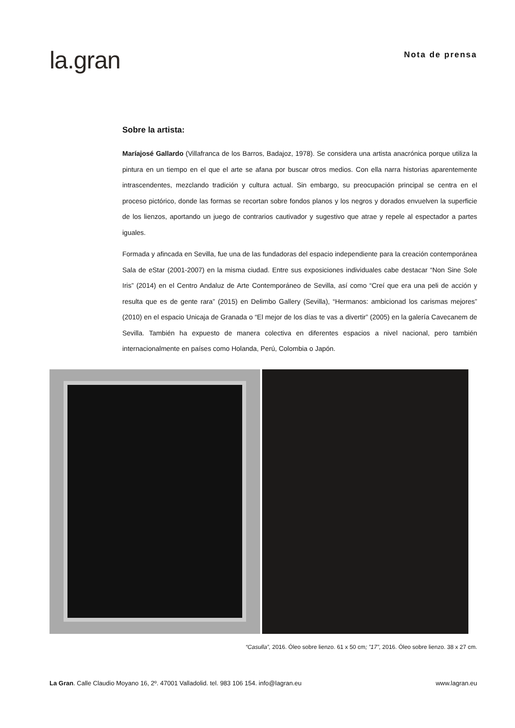la.gran
Nota de prensa
Sobre la artista:
Maríajosé Gallardo (Villafranca de los Barros, Badajoz, 1978). Se considera una artista anacrónica porque utiliza la pintura en un tiempo en el que el arte se afana por buscar otros medios. Con ella narra historias aparentemente intrascendentes, mezclando tradición y cultura actual. Sin embargo, su preocupación principal se centra en el proceso pictórico, donde las formas se recortan sobre fondos planos y los negros y dorados envuelven la superficie de los lienzos, aportando un juego de contrarios cautivador y sugestivo que atrae y repele al espectador a partes iguales.
Formada y afincada en Sevilla, fue una de las fundadoras del espacio independiente para la creación contemporánea Sala de eStar (2001-2007) en la misma ciudad. Entre sus exposiciones individuales cabe destacar “Non Sine Sole Iris” (2014) en el Centro Andaluz de Arte Contemporáneo de Sevilla, así como “Creí que era una peli de acción y resulta que es de gente rara” (2015) en Delimbo Gallery (Sevilla), “Hermanos: ambicionad los carismas mejores” (2010) en el espacio Unicaja de Granada o “El mejor de los días te vas a divertir” (2005) en la galería Cavecanem de Sevilla. También ha expuesto de manera colectiva en diferentes espacios a nivel nacional, pero también internacionalmente en países como Holanda, Perú, Colombia o Japón.
“Casulla”, 2016. Óleo sobre lienzo. 61 x 50 cm; ”17”, 2016. Óleo sobre lienzo. 38 x 27 cm.
La Gran. Calle Claudio Moyano 16, 2º. 47001 Valladolid. tel. 983 106 154. info@lagran.eu www.lagran.eu